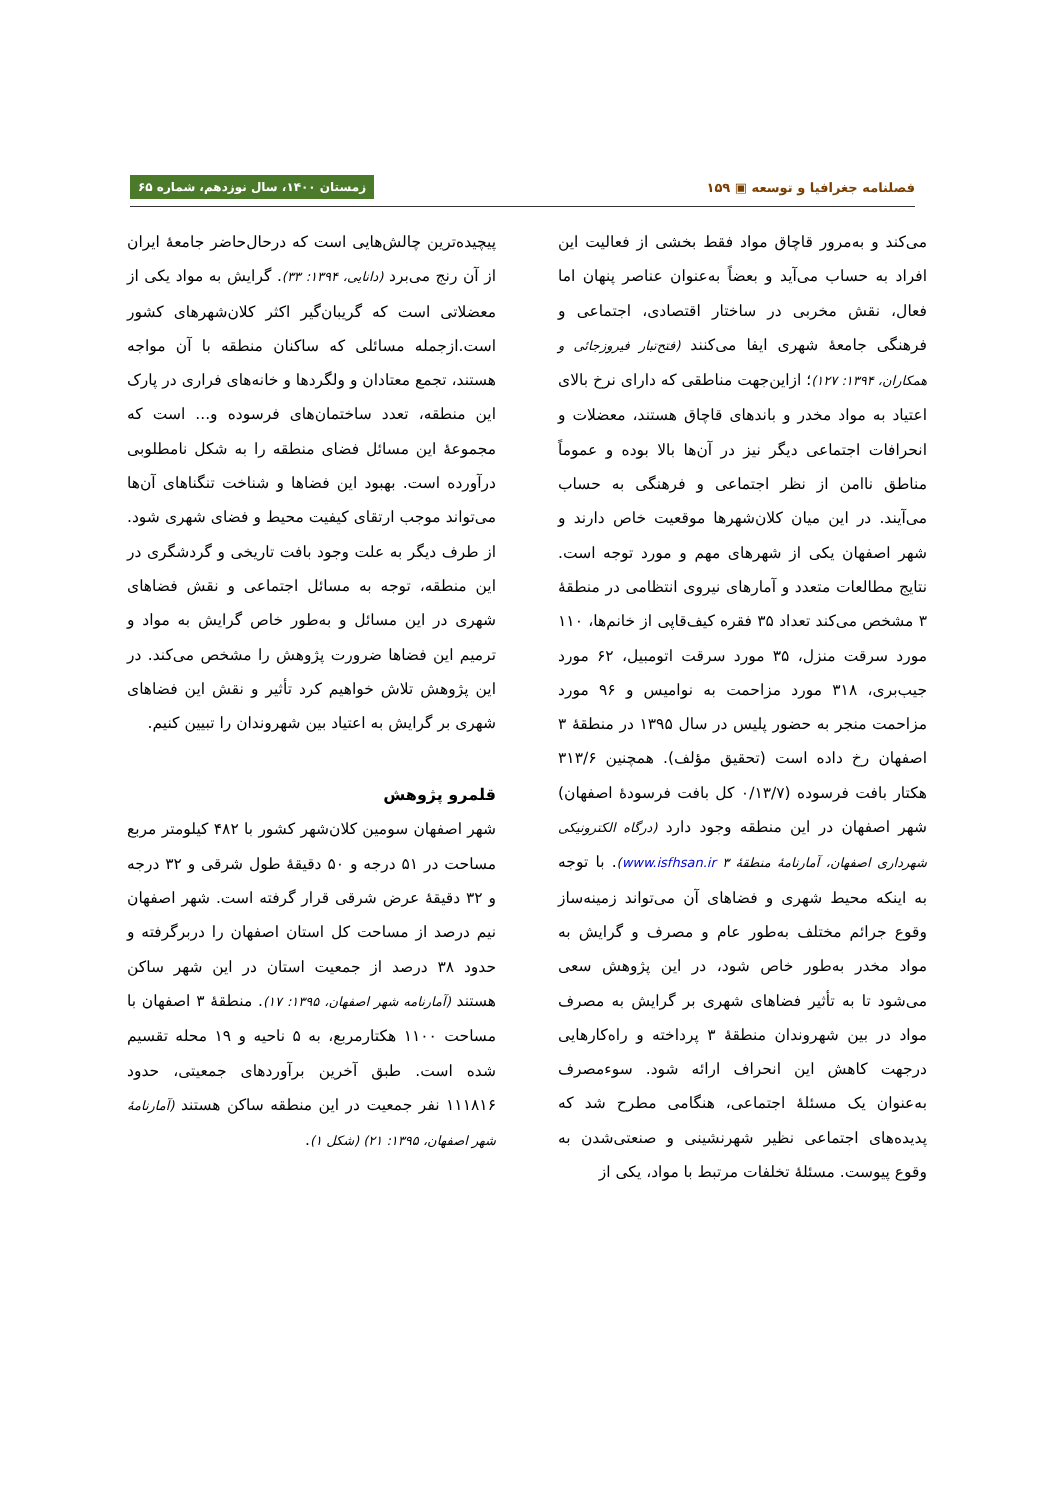فصلنامه جغرافیا و توسعه ▣ ۱۵۹ زمستان ۱۴۰۰، سال نوزدهم، شماره ۶۵
می‌کند و به‌مرور قاچاق مواد فقط بخشی از فعالیت این افراد به حساب می‌آید و بعضاً به‌عنوان عناصر پنهان اما فعال، نقش مخربی در ساختار اقتصادی، اجتماعی و فرهنگی جامعهٔ شهری ایفا می‌کنند (فتح‌تبار فیروزجائی و همکاران، ۱۳۹۴: ۱۲۷)؛ ازاین‌جهت مناطقی که دارای نرخ بالای اعتیاد به مواد مخدر و باندهای قاچاق هستند، معضلات و انحرافات اجتماعی دیگر نیز در آن‌ها بالا بوده و عموماً مناطق ناامن از نظر اجتماعی و فرهنگی به حساب می‌آیند. در این میان کلان‌شهرها موقعیت خاص دارند و شهر اصفهان یکی از شهرهای مهم و مورد توجه است. نتایج مطالعات متعدد و آمارهای نیروی انتظامی در منطقهٔ ۳ مشخص می‌کند تعداد ۳۵ فقره کیف‌قاپی از خانم‌ها، ۱۱۰ مورد سرقت منزل، ۳۵ مورد سرقت اتومبیل، ۶۲ مورد جیب‌بری، ۳۱۸ مورد مزاحمت به نوامیس و ۹۶ مورد مزاحمت منجر به حضور پلیس در سال ۱۳۹۵ در منطقهٔ ۳ اصفهان رخ داده است (تحقیق مؤلف). همچنین ۳۱۳/۶ هکتار بافت فرسوده (۰/۱۳/۷ کل بافت فرسودهٔ اصفهان) شهر اصفهان در این منطقه وجود دارد (درگاه الکترونیکی شهرداری اصفهان، آمارنامهٔ منطقهٔ ۳ www.isfhsan.ir). با توجه به اینکه محیط شهری و فضاهای آن می‌تواند زمینه‌ساز وقوع جرائم مختلف به‌طور عام و مصرف و گرایش به مواد مخدر به‌طور خاص شود، در این پژوهش سعی می‌شود تا به تأثیر فضاهای شهری بر گرایش به مصرف مواد در بین شهروندان منطقهٔ ۳ پرداخته و راه‌کارهایی درجهت کاهش این انحراف ارائه شود. سوءمصرف به‌عنوان یک مسئلهٔ اجتماعی، هنگامی مطرح شد که پدیده‌های اجتماعی نظیر شهرنشینی و صنعتی‌شدن به وقوع پیوست. مسئلهٔ تخلفات مرتبط با مواد، یکی از
پیچیده‌ترین چالش‌هایی است که درحال‌حاضر جامعهٔ ایران از آن رنج می‌برد (دانایی، ۱۳۹۴: ۳۳). گرایش به مواد یکی از معضلاتی است که گریبان‌گیر اکثر کلان‌شهرهای کشور است.ازجمله مسائلی که ساکنان منطقه با آن مواجه هستند، تجمع معتادان و ولگردها و خانه‌های فراری در پارک این منطقه، تعدد ساختمان‌های فرسوده و... است که مجموعهٔ این مسائل فضای منطقه را به شکل نامطلوبی درآورده است. بهبود این فضاها و شناخت تنگناهای آن‌ها می‌تواند موجب ارتقای کیفیت محیط و فضای شهری شود. از طرف دیگر به علت وجود بافت تاریخی و گردشگری در این منطقه، توجه به مسائل اجتماعی و نقش فضاهای شهری در این مسائل و به‌طور خاص گرایش به مواد و ترمیم این فضاها ضرورت پژوهش را مشخص می‌کند. در این پژوهش تلاش خواهیم کرد تأثیر و نقش این فضاهای شهری بر گرایش به اعتیاد بین شهروندان را تبیین کنیم.
قلمرو پژوهش
شهر اصفهان سومین کلان‌شهر کشور با ۴۸۲ کیلومتر مربع مساحت در ۵۱ درجه و ۵۰ دقیقهٔ طول شرقی و ۳۲ درجه و ۳۲ دقیقهٔ عرض شرقی قرار گرفته است. شهر اصفهان نیم درصد از مساحت کل استان اصفهان را دربرگرفته و حدود ۳۸ درصد از جمعیت استان در این شهر ساکن هستند (آمارنامه شهر اصفهان، ۱۳۹۵: ۱۷). منطقهٔ ۳ اصفهان با مساحت ۱۱۰۰ هکتارمربع، به ۵ ناحیه و ۱۹ محله تقسیم شده است. طبق آخرین برآوردهای جمعیتی، حدود ۱۱۱۸۱۶ نفر جمعیت در این منطقه ساکن هستند (آمارنامهٔ شهر اصفهان، ۱۳۹۵: ۲۱) (شکل ۱).